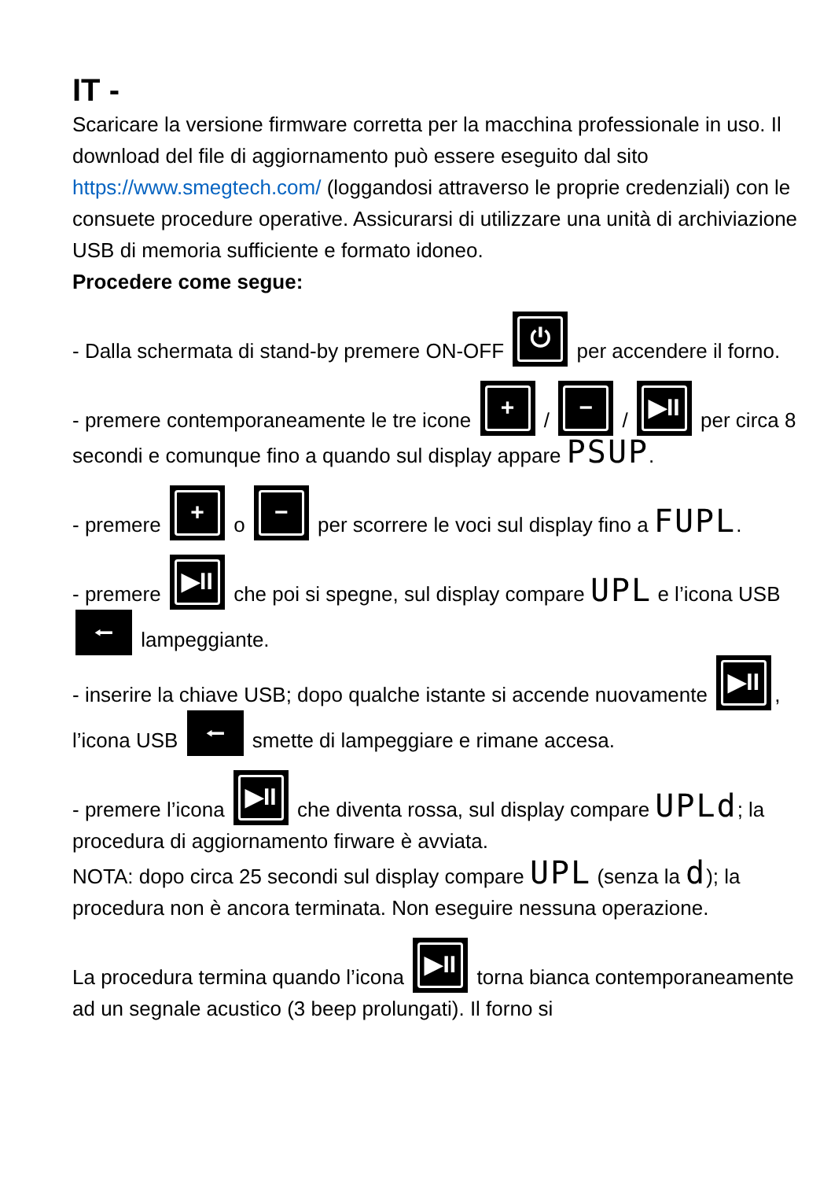IT -
Scaricare la versione firmware corretta per la macchina professionale in uso. Il download del file di aggiornamento può essere eseguito dal sito https://www.smegtech.com/ (loggandosi attraverso le proprie credenziali) con le consuete procedure operative. Assicurarsi di utilizzare una unità di archiviazione USB di memoria sufficiente e formato idoneo.
Procedere come segue:
- Dalla schermata di stand-by premere ON-OFF ⏻ per accendere il forno.
- premere contemporaneamente le tre icone + / − / ▶II per circa 8 secondi e comunque fino a quando sul display appare PSUP.
- premere + o − per scorrere le voci sul display fino a FUPL.
- premere ▶II che poi si spegne, sul display compare UPL e l’icona USB ⭠ lampeggiante.
- inserire la chiave USB; dopo qualche istante si accende nuovamente ▶II, l’icona USB ⭠ smette di lampeggiare e rimane accesa.
- premere l’icona ▶II che diventa rossa, sul display compare UPLd; la procedura di aggiornamento firware è avviata.
NOTA: dopo circa 25 secondi sul display compare UPL (senza la d); la procedura non è ancora terminata. Non eseguire nessuna operazione.
La procedura termina quando l’icona ▶II torna bianca contemporaneamente ad un segnale acustico (3 beep prolungati). Il forno si